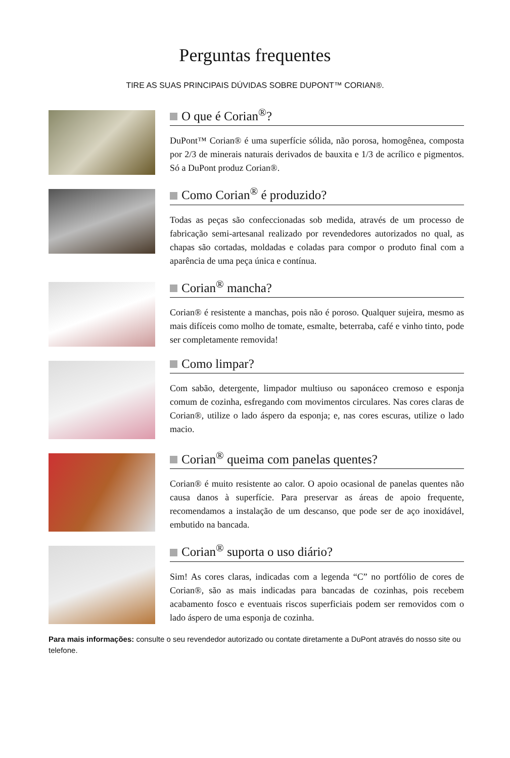Perguntas frequentes
TIRE AS SUAS PRINCIPAIS DÚVIDAS SOBRE DUPONT™ CORIAN®.
O que é Corian<sup>®</sup>?
DuPont™ Corian® é uma superfície sólida, não porosa, homogênea, composta por 2/3 de minerais naturais derivados de bauxita e 1/3 de acrílico e pigmentos. Só a DuPont produz Corian®.
Como Corian<sup>®</sup> é produzido?
Todas as peças são confeccionadas sob medida, através de um processo de fabricação semi-artesanal realizado por revendedores autorizados no qual, as chapas são cortadas, moldadas e coladas para compor o produto final com a aparência de uma peça única e contínua.
Corian<sup>®</sup> mancha?
Corian® é resistente a manchas, pois não é poroso. Qualquer sujeira, mesmo as mais difíceis como molho de tomate, esmalte, beterraba, café e vinho tinto, pode ser completamente removida!
Como limpar?
Com sabão, detergente, limpador multiuso ou saponáceo cremoso e esponja comum de cozinha, esfregando com movimentos circulares. Nas cores claras de Corian®, utilize o lado áspero da esponja; e, nas cores escuras, utilize o lado macio.
Corian<sup>®</sup> queima com panelas quentes?
Corian® é muito resistente ao calor. O apoio ocasional de panelas quentes não causa danos à superfície. Para preservar as áreas de apoio frequente, recomendamos a instalação de um descanso, que pode ser de aço inoxidável, embutido na bancada.
Corian<sup>®</sup> suporta o uso diário?
Sim! As cores claras, indicadas com a legenda “C” no portfólio de cores de Corian®, são as mais indicadas para bancadas de cozinhas, pois recebem acabamento fosco e eventuais riscos superficiais podem ser removidos com o lado áspero de uma esponja de cozinha.
Para mais informações: consulte o seu revendedor autorizado ou contate diretamente a DuPont através do nosso site ou telefone.